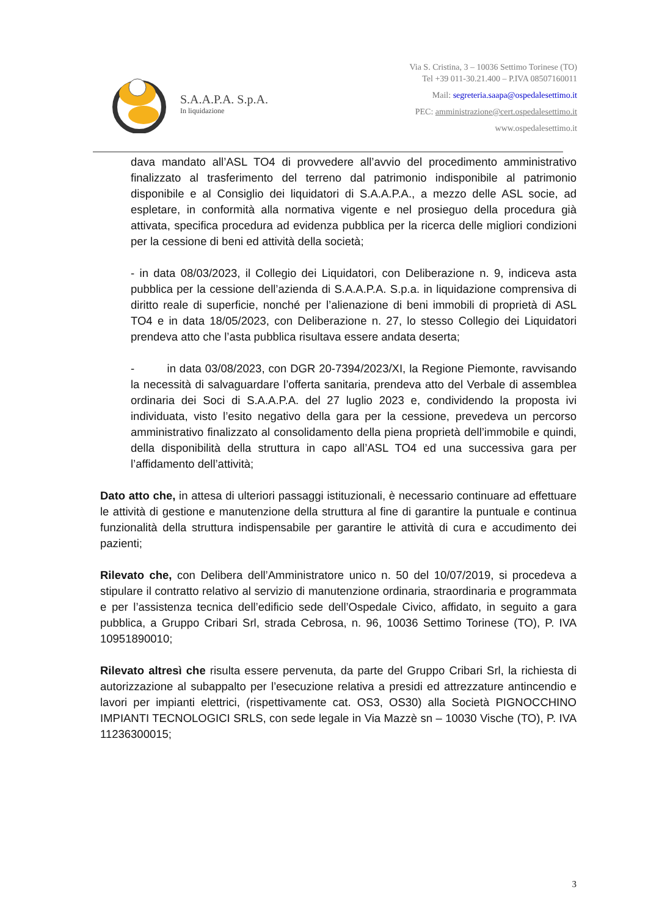S.A.A.P.A. S.p.A.
In liquidazione
Via S. Cristina, 3 – 10036 Settimo Torinese (TO)
Tel +39 011-30.21.400 – P.IVA 08507160011
Mail: segreteria.saapa@ospedalesettimo.it
PEC: amministrazione@cert.ospedalesettimo.it
www.ospedalesettimo.it
dava mandato all’ASL TO4 di provvedere all’avvio del procedimento amministrativo finalizzato al trasferimento del terreno dal patrimonio indisponibile al patrimonio disponibile e al Consiglio dei liquidatori di S.A.A.P.A., a mezzo delle ASL socie, ad espletare, in conformità alla normativa vigente e nel prosieguo della procedura già attivata, specifica procedura ad evidenza pubblica per la ricerca delle migliori condizioni per la cessione di beni ed attività della società;
- in data 08/03/2023, il Collegio dei Liquidatori, con Deliberazione n. 9, indiceva asta pubblica per la cessione dell’azienda di S.A.A.P.A. S.p.a. in liquidazione comprensiva di diritto reale di superficie, nonché per l’alienazione di beni immobili di proprietà di ASL TO4 e in data 18/05/2023, con Deliberazione n. 27, lo stesso Collegio dei Liquidatori prendeva atto che l’asta pubblica risultava essere andata deserta;
- in data 03/08/2023, con DGR 20-7394/2023/XI, la Regione Piemonte, ravvisando la necessità di salvaguardare l’offerta sanitaria, prendeva atto del Verbale di assemblea ordinaria dei Soci di S.A.A.P.A. del 27 luglio 2023 e, condividendo la proposta ivi individuata, visto l’esito negativo della gara per la cessione, prevedeva un percorso amministrativo finalizzato al consolidamento della piena proprietà dell’immobile e quindi, della disponibilità della struttura in capo all’ASL TO4 ed una successiva gara per l’affidamento dell’attività;
Dato atto che, in attesa di ulteriori passaggi istituzionali, è necessario continuare ad effettuare le attività di gestione e manutenzione della struttura al fine di garantire la puntuale e continua funzionalità della struttura indispensabile per garantire le attività di cura e accudimento dei pazienti;
Rilevato che, con Delibera dell’Amministratore unico n. 50 del 10/07/2019, si procedeva a stipulare il contratto relativo al servizio di manutenzione ordinaria, straordinaria e programmata e per l’assistenza tecnica dell’edificio sede dell’Ospedale Civico, affidato, in seguito a gara pubblica, a Gruppo Cribari Srl, strada Cebrosa, n. 96, 10036 Settimo Torinese (TO), P. IVA 10951890010;
Rilevato altresì che risulta essere pervenuta, da parte del Gruppo Cribari Srl, la richiesta di autorizzazione al subappalto per l’esecuzione relativa a presidi ed attrezzature antincendio e lavori per impianti elettrici, (rispettivamente cat. OS3, OS30) alla Società PIGNOCCHINO IMPIANTI TECNOLOGICI SRLS, con sede legale in Via Mazzè sn – 10030 Vische (TO), P. IVA 11236300015;
3